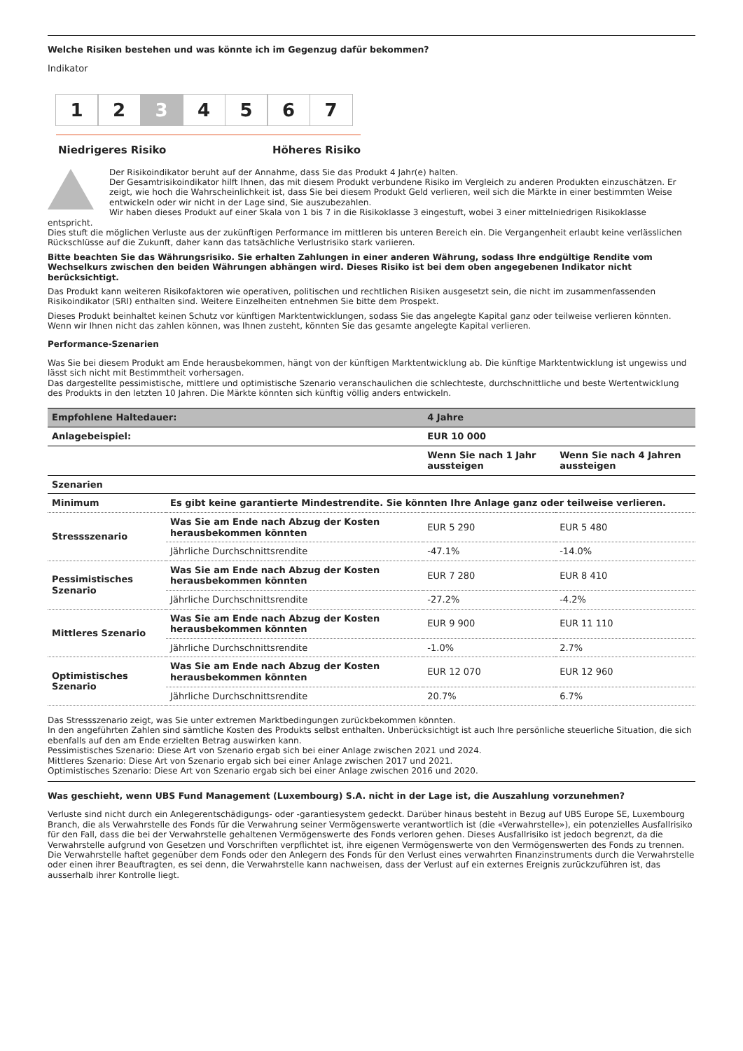Welche Risiken bestehen und was könnte ich im Gegenzug dafür bekommen?
Indikator
1 2 3 4 5 6 7
Niedrigeres Risiko Höheres Risiko
Der Risikoindikator beruht auf der Annahme, dass Sie das Produkt 4 Jahr(e) halten.
Der Gesamtrisikoindikator hilft Ihnen, das mit diesem Produkt verbundene Risiko im Vergleich zu anderen Produkten einzuschätzen. Er zeigt, wie hoch die Wahrscheinlichkeit ist, dass Sie bei diesem Produkt Geld verlieren, weil sich die Märkte in einer bestimmten Weise entwickeln oder wir nicht in der Lage sind, Sie auszubezahlen.
Wir haben dieses Produkt auf einer Skala von 1 bis 7 in die Risikoklasse 3 eingestuft, wobei 3 einer mittelniedrigen Risikoklasse
entspricht.
Dies stuft die möglichen Verluste aus der zukünftigen Performance im mittleren bis unteren Bereich ein. Die Vergangenheit erlaubt keine verlässlichen Rückschlüsse auf die Zukunft, daher kann das tatsächliche Verlustrisiko stark variieren.
Bitte beachten Sie das Währungsrisiko. Sie erhalten Zahlungen in einer anderen Währung, sodass Ihre endgültige Rendite vom Wechselkurs zwischen den beiden Währungen abhängen wird. Dieses Risiko ist bei dem oben angegebenen Indikator nicht berücksichtigt.
Das Produkt kann weiteren Risikofaktoren wie operativen, politischen und rechtlichen Risiken ausgesetzt sein, die nicht im zusammenfassenden Risikoindikator (SRI) enthalten sind. Weitere Einzelheiten entnehmen Sie bitte dem Prospekt.
Dieses Produkt beinhaltet keinen Schutz vor künftigen Marktentwicklungen, sodass Sie das angelegte Kapital ganz oder teilweise verlieren könnten.
Wenn wir Ihnen nicht das zahlen können, was Ihnen zusteht, könnten Sie das gesamte angelegte Kapital verlieren.
Performance-Szenarien
Was Sie bei diesem Produkt am Ende herausbekommen, hängt von der künftigen Marktentwicklung ab. Die künftige Marktentwicklung ist ungewiss und lässt sich nicht mit Bestimmtheit vorhersagen.
Das dargestellte pessimistische, mittlere und optimistische Szenario veranschaulichen die schlechteste, durchschnittliche und beste Wertentwicklung des Produkts in den letzten 10 Jahren. Die Märkte könnten sich künftig völlig anders entwickeln.
| Empfohlene Haltedauer: | | 4 Jahre | |
| --- | --- | --- | --- |
| Anlagebeispiel: | | EUR 10 000 | |
| | | Wenn Sie nach 1 Jahr aussteigen | Wenn Sie nach 4 Jahren aussteigen |
| Szenarien | | | |
| Minimum | Es gibt keine garantierte Mindestrendite. Sie könnten Ihre Anlage ganz oder teilweise verlieren. | | |
| Stressszenario | Was Sie am Ende nach Abzug der Kosten herausbekommen könnten | EUR 5 290 | EUR 5 480 |
| | Jährliche Durchschnittsrendite | -47.1% | -14.0% |
| Pessimistisches Szenario | Was Sie am Ende nach Abzug der Kosten herausbekommen könnten | EUR 7 280 | EUR 8 410 |
| | Jährliche Durchschnittsrendite | -27.2% | -4.2% |
| Mittleres Szenario | Was Sie am Ende nach Abzug der Kosten herausbekommen könnten | EUR 9 900 | EUR 11 110 |
| | Jährliche Durchschnittsrendite | -1.0% | 2.7% |
| Optimistisches Szenario | Was Sie am Ende nach Abzug der Kosten herausbekommen könnten | EUR 12 070 | EUR 12 960 |
| | Jährliche Durchschnittsrendite | 20.7% | 6.7% |
Das Stressszenario zeigt, was Sie unter extremen Marktbedingungen zurückbekommen könnten.
In den angeführten Zahlen sind sämtliche Kosten des Produkts selbst enthalten. Unberücksichtigt ist auch Ihre persönliche steuerliche Situation, die sich ebenfalls auf den am Ende erzielten Betrag auswirken kann.
Pessimistisches Szenario: Diese Art von Szenario ergab sich bei einer Anlage zwischen 2021 und 2024.
Mittleres Szenario: Diese Art von Szenario ergab sich bei einer Anlage zwischen 2017 und 2021.
Optimistisches Szenario: Diese Art von Szenario ergab sich bei einer Anlage zwischen 2016 und 2020.
Was geschieht, wenn UBS Fund Management (Luxembourg) S.A. nicht in der Lage ist, die Auszahlung vorzunehmen?
Verluste sind nicht durch ein Anlegerentschädigungs- oder -garantiesystem gedeckt. Darüber hinaus besteht in Bezug auf UBS Europe SE, Luxembourg Branch, die als Verwahrstelle des Fonds für die Verwahrung seiner Vermögenswerte verantwortlich ist (die «Verwahrstelle»), ein potenzielles Ausfallrisiko für den Fall, dass die bei der Verwahrstelle gehaltenen Vermögenswerte des Fonds verloren gehen. Dieses Ausfallrisiko ist jedoch begrenzt, da die Verwahrstelle aufgrund von Gesetzen und Vorschriften verpflichtet ist, ihre eigenen Vermögenswerte von den Vermögenswerten des Fonds zu trennen. Die Verwahrstelle haftet gegenüber dem Fonds oder den Anlegern des Fonds für den Verlust eines verwahrten Finanzinstruments durch die Verwahrstelle oder einen ihrer Beauftragten, es sei denn, die Verwahrstelle kann nachweisen, dass der Verlust auf ein externes Ereignis zurückzuführen ist, das ausserhalb ihrer Kontrolle liegt.